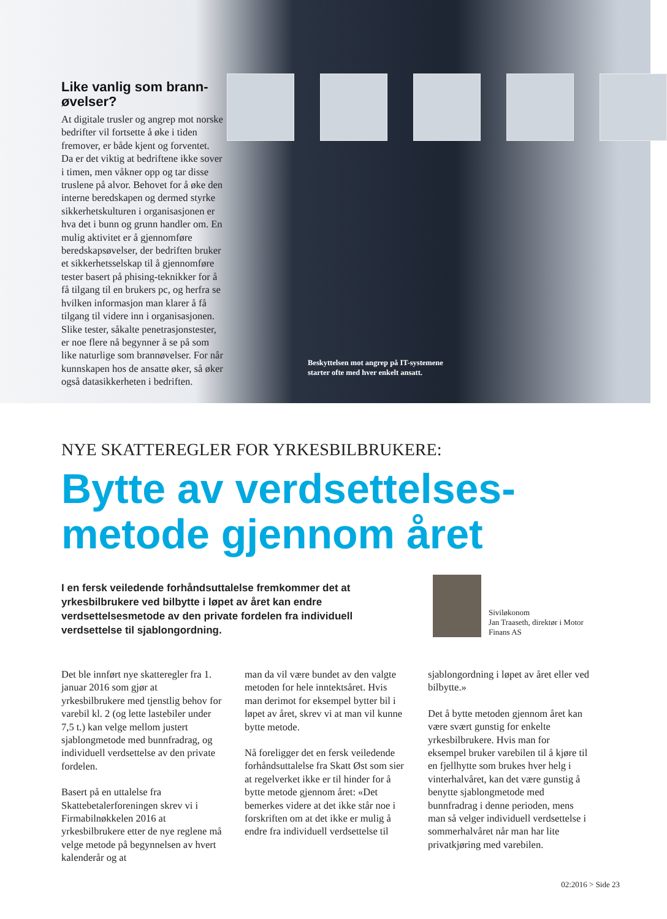Like vanlig som brann-øvelser?
At digitale trusler og angrep mot norske bedrifter vil fortsette å øke i tiden fremover, er både kjent og forventet. Da er det viktig at bedriftene ikke sover i timen, men våkner opp og tar disse truslene på alvor. Behovet for å øke den interne beredskapen og dermed styrke sikkerhetskulturen i organisasjonen er hva det i bunn og grunn handler om. En mulig aktivitet er å gjennomføre beredskapsøvelser, der bedriften bruker et sikkerhetsselskap til å gjennomføre tester basert på phising-teknikker for å få tilgang til en brukers pc, og herfra se hvilken informasjon man klarer å få tilgang til videre inn i organisasjonen. Slike tester, såkalte penetrasjonstester, er noe flere nå begynner å se på som like naturlige som brannøvelser. For når kunnskapen hos de ansatte øker, så øker også datasikkerheten i bedriften.
Beskyttelsen mot angrep på IT-systemene
starter ofte med hver enkelt ansatt.
NYE SKATTEREGLER FOR YRKESBILBRUKERE:
Bytte av verdsettelses-
metode gjennom året
I en fersk veiledende forhåndsuttalelse fremkommer det at yrkesbilbrukere ved bilbytte i løpet av året kan endre verdsettelsesmetode av den private fordelen fra individuell verdsettelse til sjablongordning.
Siviløkonom
Jan Traaseth, direktør i Motor Finans AS
Det ble innført nye skatteregler fra 1. januar 2016 som gjør at yrkesbilbrukere med tjenstlig behov for varebil kl. 2 (og lette lastebiler under 7,5 t.) kan velge mellom justert sjablongmetode med bunnfradrag, og individuell verdsettelse av den private fordelen.
Basert på en uttalelse fra Skattebetalerforeningen skrev vi i Firmabilnøkkelen 2016 at yrkesbilbrukere etter de nye reglene må velge metode på begynnelsen av hvert kalenderår og at
man da vil være bundet av den valgte metoden for hele inntektsåret. Hvis man derimot for eksempel bytter bil i løpet av året, skrev vi at man vil kunne bytte metode.
Nå foreligger det en fersk veiledende forhåndsuttalelse fra Skatt Øst som sier at regelverket ikke er til hinder for å bytte metode gjennom året: «Det bemerkes videre at det ikke står noe i forskriften om at det ikke er mulig å endre fra individuell verdsettelse til
sjablongordning i løpet av året eller ved bilbytte.»
Det å bytte metoden gjennom året kan være svært gunstig for enkelte yrkesbilbrukere. Hvis man for eksempel bruker varebilen til å kjøre til en fjellhytte som brukes hver helg i vinterhalvåret, kan det være gunstig å benytte sjablongmetode med bunnfradrag i denne perioden, mens man så velger individuell verdsettelse i sommerhalvåret når man har lite privatkjøring med varebilen.
02:2016 > Side 23